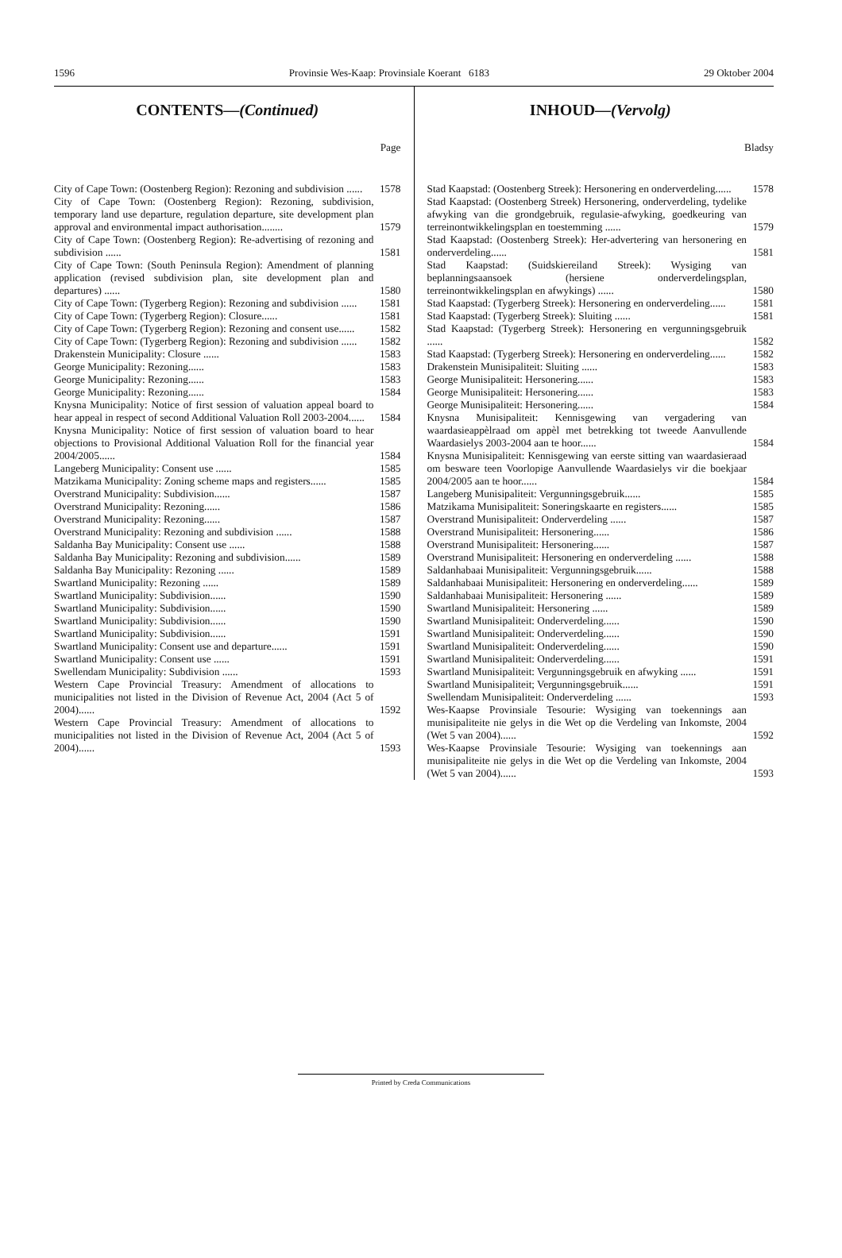1596 Provinsie Wes-Kaap: Provinsiale Koerant 6183 29 Oktober 2004
CONTENTS—(Continued)
Page
| City of Cape Town: (Oostenberg Region): Rezoning and subdivision ...... | 1578 |
| City of Cape Town: (Oostenberg Region): Rezoning, subdivision, temporary land use departure, regulation departure, site development plan approval and environmental impact authorisation........ | 1579 |
| City of Cape Town: (Oostenberg Region): Re-advertising of rezoning and subdivision ...... | 1581 |
| City of Cape Town: (South Peninsula Region): Amendment of planning application (revised subdivision plan, site development plan and departures) ...... | 1580 |
| City of Cape Town: (Tygerberg Region): Rezoning and subdivision ...... | 1581 |
| City of Cape Town: (Tygerberg Region): Closure...... | 1581 |
| City of Cape Town: (Tygerberg Region): Rezoning and consent use...... | 1582 |
| City of Cape Town: (Tygerberg Region): Rezoning and subdivision ...... | 1582 |
| Drakenstein Municipality: Closure ...... | 1583 |
| George Municipality: Rezoning...... | 1583 |
| George Municipality: Rezoning...... | 1583 |
| George Municipality: Rezoning...... | 1584 |
| Knysna Municipality: Notice of first session of valuation appeal board to hear appeal in respect of second Additional Valuation Roll 2003-2004...... | 1584 |
| Knysna Municipality: Notice of first session of valuation board to hear objections to Provisional Additional Valuation Roll for the financial year 2004/2005...... | 1584 |
| Langeberg Municipality: Consent use ...... | 1585 |
| Matzikama Municipality: Zoning scheme maps and registers...... | 1585 |
| Overstrand Municipality: Subdivision...... | 1587 |
| Overstrand Municipality: Rezoning...... | 1586 |
| Overstrand Municipality: Rezoning...... | 1587 |
| Overstrand Municipality: Rezoning and subdivision ...... | 1588 |
| Saldanha Bay Municipality: Consent use ...... | 1588 |
| Saldanha Bay Municipality: Rezoning and subdivision...... | 1589 |
| Saldanha Bay Municipality: Rezoning ...... | 1589 |
| Swartland Municipality: Rezoning ...... | 1589 |
| Swartland Municipality: Subdivision...... | 1590 |
| Swartland Municipality: Subdivision...... | 1590 |
| Swartland Municipality: Subdivision...... | 1590 |
| Swartland Municipality: Subdivision...... | 1591 |
| Swartland Municipality: Consent use and departure...... | 1591 |
| Swartland Municipality: Consent use ...... | 1591 |
| Swellendam Municipality: Subdivision ...... | 1593 |
| Western Cape Provincial Treasury: Amendment of allocations to municipalities not listed in the Division of Revenue Act, 2004 (Act 5 of 2004)...... | 1592 |
| Western Cape Provincial Treasury: Amendment of allocations to municipalities not listed in the Division of Revenue Act, 2004 (Act 5 of 2004)...... | 1593 |
INHOUD—(Vervolg)
Bladsy
| Stad Kaapstad: (Oostenberg Streek): Hersonering en onderverdeling...... | 1578 |
| Stad Kaapstad: (Oostenberg Streek) Hersonering, onderverdeling, tydelike afwyking van die grondgebruik, regulasie-afwyking, goedkeuring van terreinontwikkelingsplan en toestemming ...... | 1579 |
| Stad Kaapstad: (Oostenberg Streek): Her-advertering van hersonering en onderverdeling...... | 1581 |
| Stad Kaapstad: (Suidskiereiland Streek): Wysiging van beplanningsaansoek (hersiene onderverdelingsplan, terreinontwikkelingsplan en afwykings) ...... | 1580 |
| Stad Kaapstad: (Tygerberg Streek): Hersonering en onderverdeling...... | 1581 |
| Stad Kaapstad: (Tygerberg Streek): Sluiting ...... | 1581 |
| Stad Kaapstad: (Tygerberg Streek): Hersonering en vergunningsgebruik ...... | 1582 |
| Stad Kaapstad: (Tygerberg Streek): Hersonering en onderverdeling...... | 1582 |
| Drakenstein Munisipaliteit: Sluiting ...... | 1583 |
| George Munisipaliteit: Hersonering...... | 1583 |
| George Munisipaliteit: Hersonering...... | 1583 |
| George Munisipaliteit: Hersonering...... | 1584 |
| Knysna Munisipaliteit: Kennisgewing van vergadering van waardasieappèlraad om appèl met betrekking tot tweede Aanvullende Waardasielys 2003-2004 aan te hoor...... | 1584 |
| Knysna Munisipaliteit: Kennisgewing van eerste sitting van waardasieraad om besware teen Voorlopige Aanvullende Waardasielys vir die boekjaar 2004/2005 aan te hoor...... | 1584 |
| Langeberg Munisipaliteit: Vergunningsgebruik...... | 1585 |
| Matzikama Munisipaliteit: Soneringskaarte en registers...... | 1585 |
| Overstrand Munisipaliteit: Onderverdeling ...... | 1587 |
| Overstrand Munisipaliteit: Hersonering...... | 1586 |
| Overstrand Munisipaliteit: Hersonering...... | 1587 |
| Overstrand Munisipaliteit: Hersonering en onderverdeling ...... | 1588 |
| Saldanhabaai Munisipaliteit: Vergunningsgebruik...... | 1588 |
| Saldanhabaai Munisipaliteit: Hersonering en onderverdeling...... | 1589 |
| Saldanhabaai Munisipaliteit: Hersonering ...... | 1589 |
| Swartland Munisipaliteit: Hersonering ...... | 1589 |
| Swartland Munisipaliteit: Onderverdeling...... | 1590 |
| Swartland Munisipaliteit: Onderverdeling...... | 1590 |
| Swartland Munisipaliteit: Onderverdeling...... | 1590 |
| Swartland Munisipaliteit: Onderverdeling...... | 1591 |
| Swartland Munisipaliteit: Vergunningsgebruik en afwyking ...... | 1591 |
| Swartland Munisipaliteit; Vergunningsgebruik...... | 1591 |
| Swellendam Munisipaliteit: Onderverdeling ...... | 1593 |
| Wes-Kaapse Provinsiale Tesourie: Wysiging van toekennings aan munisipaliteite nie gelys in die Wet op die Verdeling van Inkomste, 2004 (Wet 5 van 2004)...... | 1592 |
| Wes-Kaapse Provinsiale Tesourie: Wysiging van toekennings aan munisipaliteite nie gelys in die Wet op die Verdeling van Inkomste, 2004 (Wet 5 van 2004)...... | 1593 |
Printed by Creda Communications